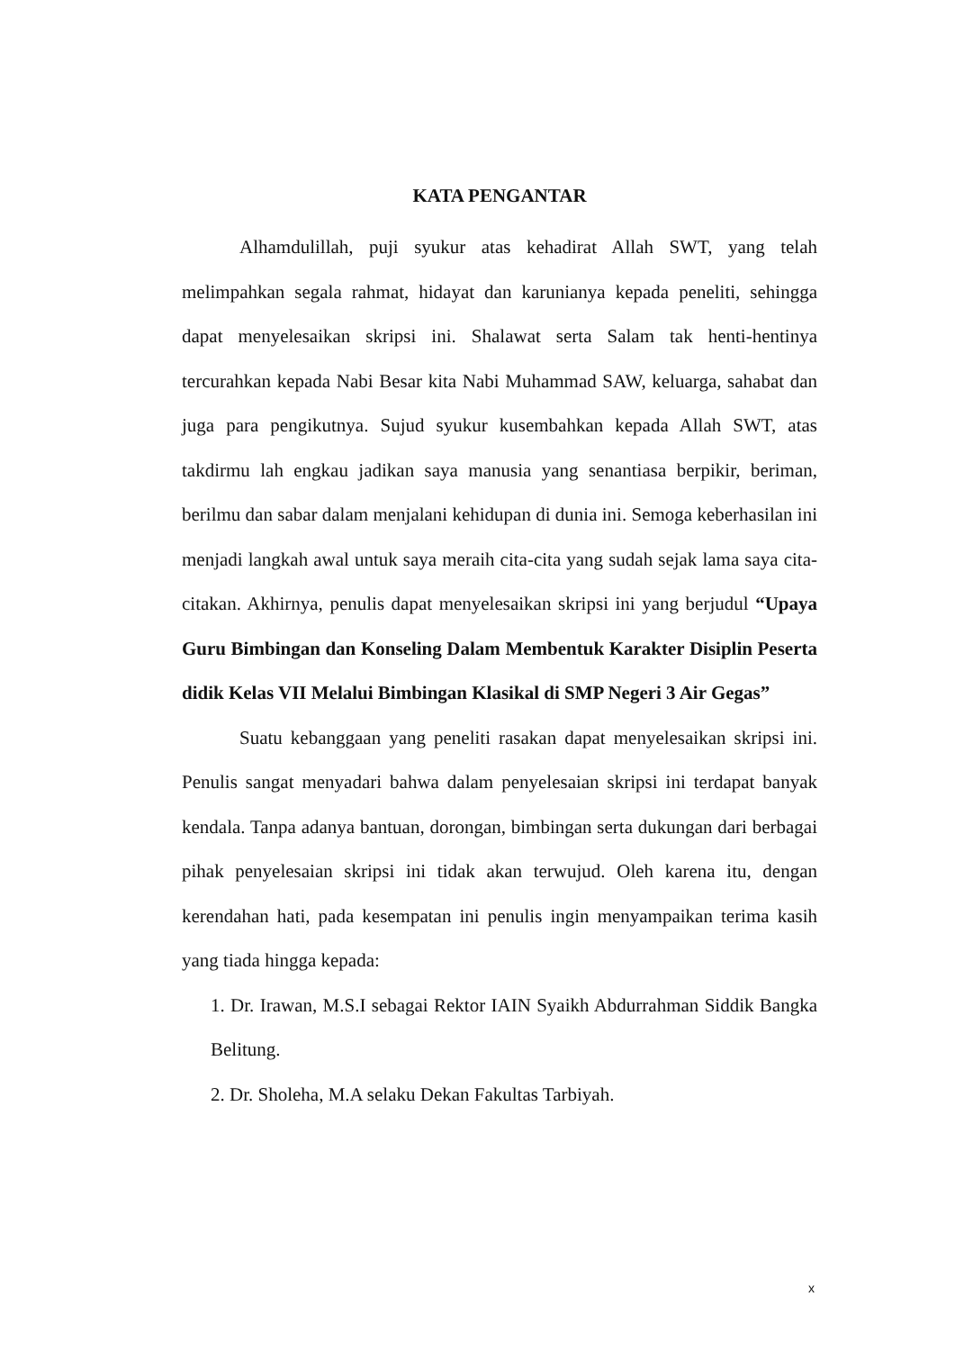KATA PENGANTAR
Alhamdulillah, puji syukur atas kehadirat Allah SWT, yang telah melimpahkan segala rahmat, hidayat dan karunianya kepada peneliti, sehingga dapat menyelesaikan skripsi ini. Shalawat serta Salam tak henti-hentinya tercurahkan kepada Nabi Besar kita Nabi Muhammad SAW, keluarga, sahabat dan juga para pengikutnya. Sujud syukur kusembahkan kepada Allah SWT, atas takdirmu lah engkau jadikan saya manusia yang senantiasa berpikir, beriman, berilmu dan sabar dalam menjalani kehidupan di dunia ini. Semoga keberhasilan ini menjadi langkah awal untuk saya meraih cita-cita yang sudah sejak lama saya cita-citakan. Akhirnya, penulis dapat menyelesaikan skripsi ini yang berjudul “Upaya Guru Bimbingan dan Konseling Dalam Membentuk Karakter Disiplin Peserta didik Kelas VII Melalui Bimbingan Klasikal di SMP Negeri 3 Air Gegas”
Suatu kebanggaan yang peneliti rasakan dapat menyelesaikan skripsi ini. Penulis sangat menyadari bahwa dalam penyelesaian skripsi ini terdapat banyak kendala. Tanpa adanya bantuan, dorongan, bimbingan serta dukungan dari berbagai pihak penyelesaian skripsi ini tidak akan terwujud. Oleh karena itu, dengan kerendahan hati, pada kesempatan ini penulis ingin menyampaikan terima kasih yang tiada hingga kepada:
1. Dr. Irawan, M.S.I sebagai Rektor IAIN Syaikh Abdurrahman Siddik Bangka Belitung.
2. Dr. Sholeha, M.A selaku Dekan Fakultas Tarbiyah.
x